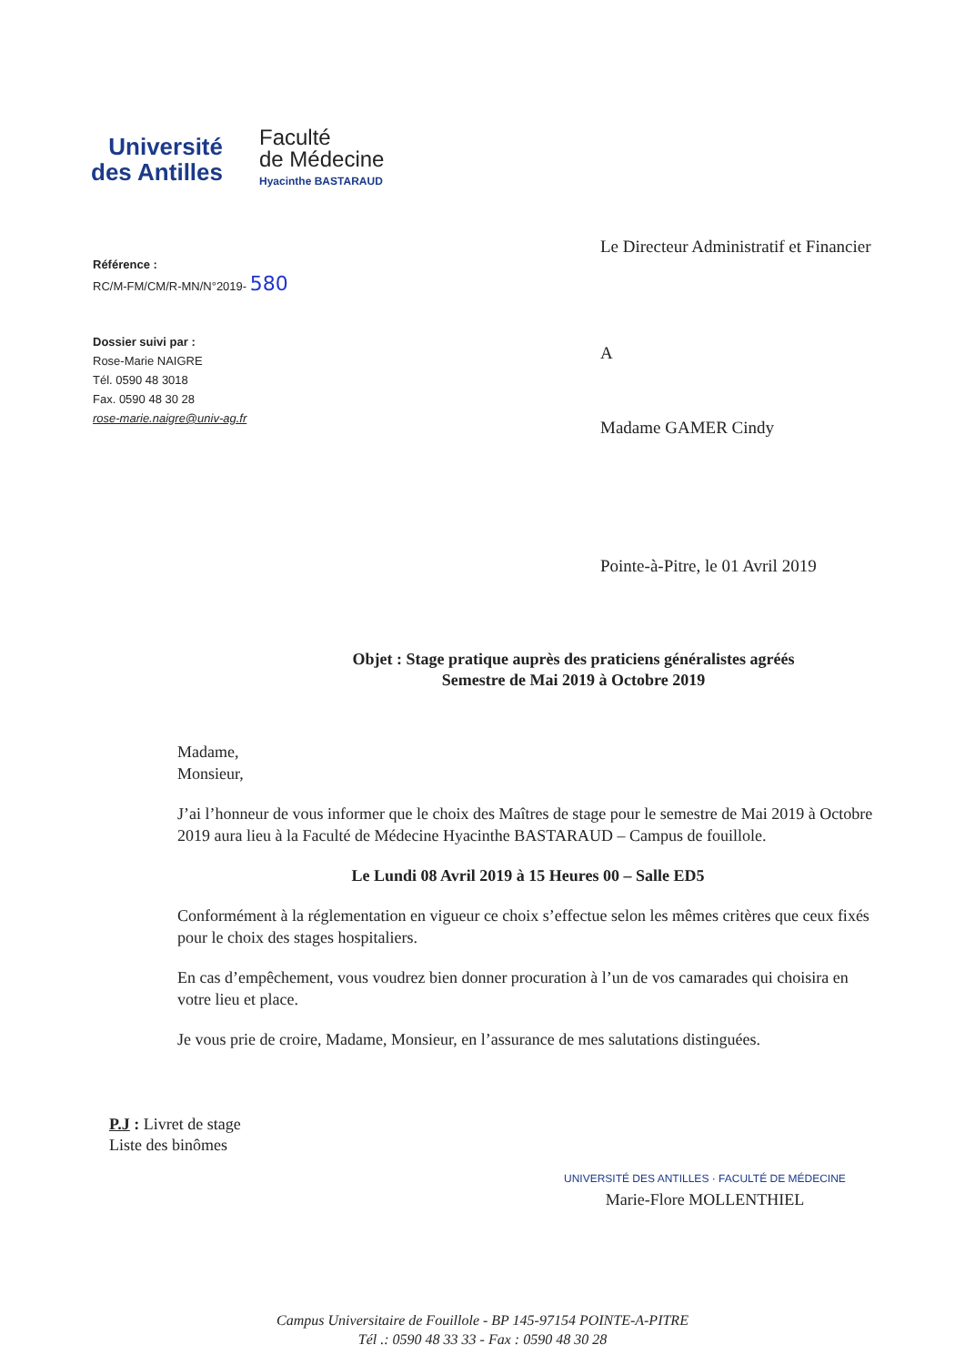Université
des Antilles
Faculté
de Médecine
Hyacinthe BASTARAUD
Référence :
RC/M-FM/CM/R-MN/N°2019- 580
Dossier suivi par :
Rose-Marie NAIGRE
Tél. 0590 48 3018
Fax. 0590 48 30 28
rose-marie.naigre@univ-ag.fr
Le Directeur Administratif et Financier
A
Madame GAMER Cindy
Pointe-à-Pitre, le 01 Avril 2019
Objet : Stage pratique auprès des praticiens généralistes agréés
Semestre de Mai 2019 à Octobre 2019
Madame,
Monsieur,
J’ai l’honneur de vous informer que le choix des Maîtres de stage pour le semestre de Mai 2019 à Octobre 2019 aura lieu à la Faculté de Médecine Hyacinthe BASTARAUD – Campus de fouillole.
Le Lundi 08 Avril 2019 à 15 Heures 00 – Salle ED5
Conformément à la réglementation en vigueur ce choix s’effectue selon les mêmes critères que ceux fixés pour le choix des stages hospitaliers.
En cas d’empêchement, vous voudrez bien donner procuration à l’un de vos camarades qui choisira en votre lieu et place.
Je vous prie de croire, Madame, Monsieur, en l’assurance de mes salutations distinguées.
P.J : Livret de stage
Liste des binômes
UNIVERSITÉ DES ANTILLES · FACULTÉ DE MÉDECINE
Marie-Flore MOLLENTHIEL
Campus Universitaire de Fouillole - BP 145-97154 POINTE-A-PITRE
Tél .: 0590 48 33 33 - Fax : 0590 48 30 28